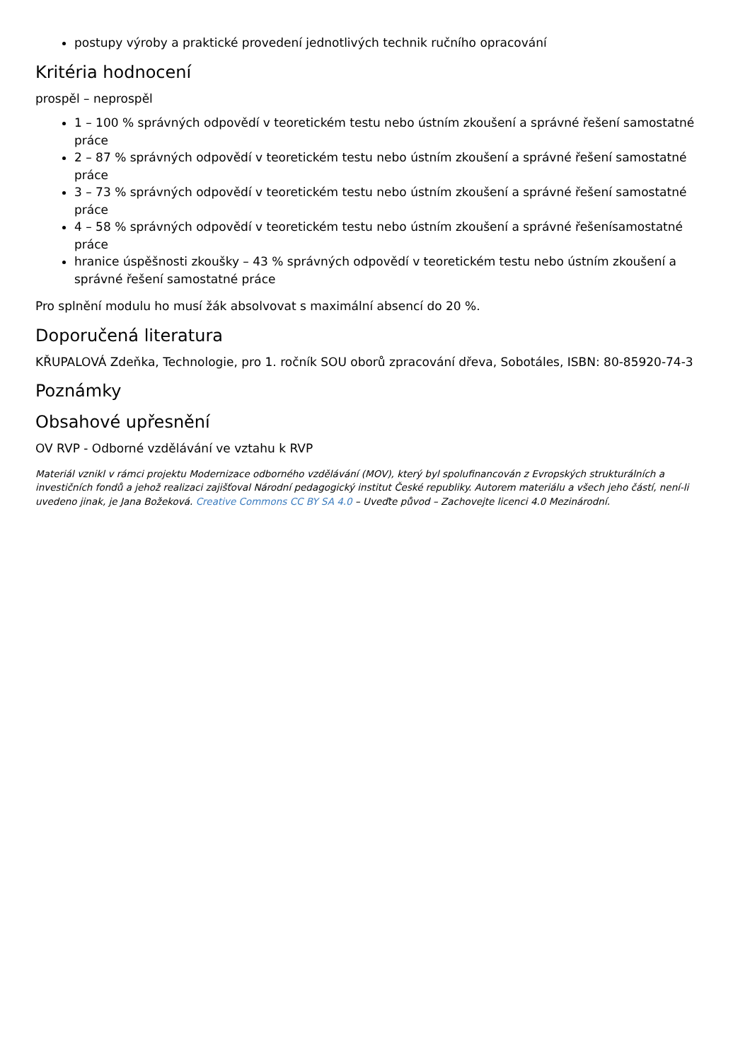postupy výroby a praktické provedení jednotlivých technik ručního opracování
Kritéria hodnocení
prospěl – neprospěl
1 – 100 % správných odpovědí v teoretickém testu nebo ústním zkoušení a správné řešení samostatné práce
2 – 87 % správných odpovědí v teoretickém testu nebo ústním zkoušení a správné řešení samostatné práce
3 – 73 % správných odpovědí v teoretickém testu nebo ústním zkoušení a správné řešení samostatné práce
4 – 58 % správných odpovědí v teoretickém testu nebo ústním zkoušení a správné řešenísamostatné práce
hranice úspěšnosti zkoušky – 43 % správných odpovědí v teoretickém testu nebo ústním zkoušení a správné řešení samostatné práce
Pro splnění modulu ho musí žák absolvovat s maximální absencí do 20 %.
Doporučená literatura
KŘUPALOVÁ Zdeňka, Technologie, pro 1. ročník SOU oborů zpracování dřeva, Sobotáles, ISBN: 80-85920-74-3
Poznámky
Obsahové upřesnění
OV RVP - Odborné vzdělávání ve vztahu k RVP
Materiál vznikl v rámci projektu Modernizace odborného vzdělávání (MOV), který byl spolufinancován z Evropských strukturálních a investičních fondů a jehož realizaci zajišťoval Národní pedagogický institut České republiky. Autorem materiálu a všech jeho částí, není-li uvedeno jinak, je Jana Božeková. Creative Commons CC BY SA 4.0 – Uveďte původ – Zachovejte licenci 4.0 Mezinárodní.